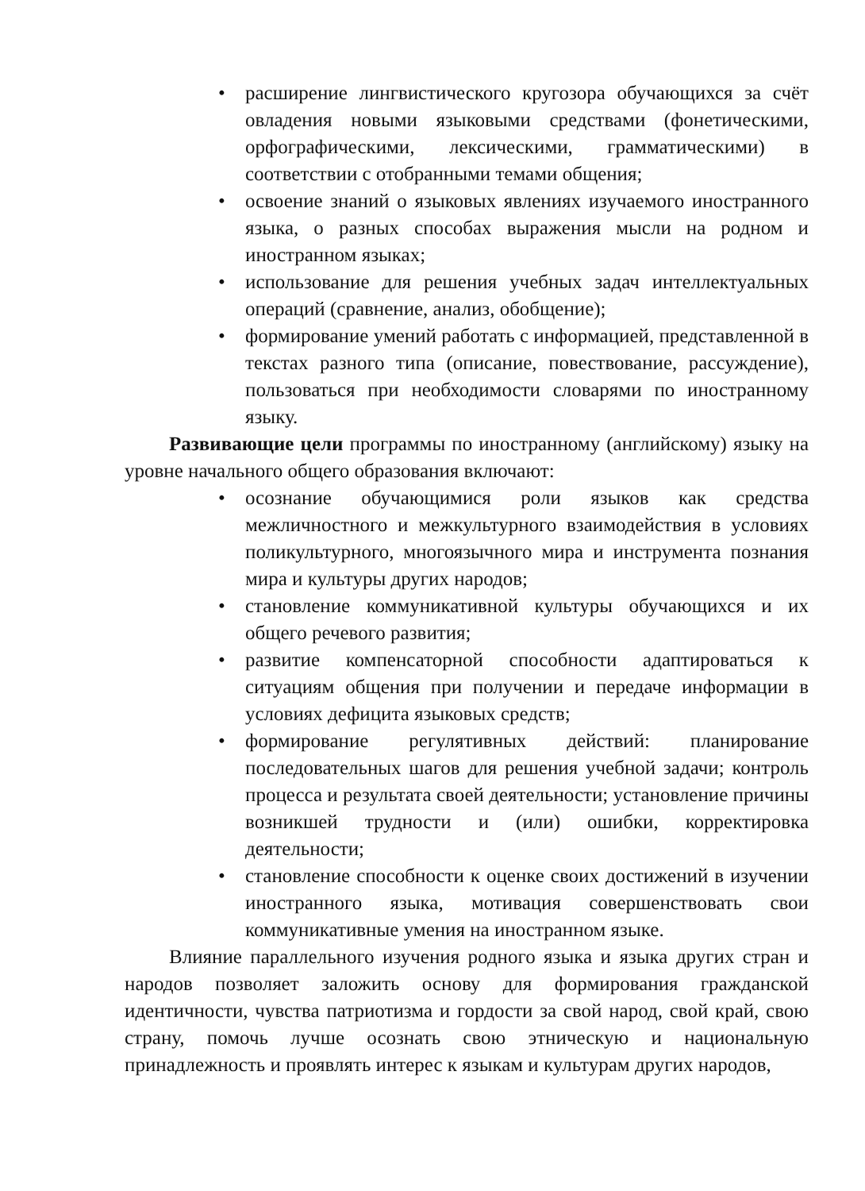• расширение лингвистического кругозора обучающихся за счёт овладения новыми языковыми средствами (фонетическими, орфографическими, лексическими, грамматическими) в соответствии с отобранными темами общения;
• освоение знаний о языковых явлениях изучаемого иностранного языка, о разных способах выражения мысли на родном и иностранном языках;
• использование для решения учебных задач интеллектуальных операций (сравнение, анализ, обобщение);
• формирование умений работать с информацией, представленной в текстах разного типа (описание, повествование, рассуждение), пользоваться при необходимости словарями по иностранному языку.
Развивающие цели программы по иностранному (английскому) языку на уровне начального общего образования включают:
• осознание обучающимися роли языков как средства межличностного и межкультурного взаимодействия в условиях поликультурного, многоязычного мира и инструмента познания мира и культуры других народов;
• становление коммуникативной культуры обучающихся и их общего речевого развития;
• развитие компенсаторной способности адаптироваться к ситуациям общения при получении и передаче информации в условиях дефицита языковых средств;
• формирование регулятивных действий: планирование последовательных шагов для решения учебной задачи; контроль процесса и результата своей деятельности; установление причины возникшей трудности и (или) ошибки, корректировка деятельности;
• становление способности к оценке своих достижений в изучении иностранного языка, мотивация совершенствовать свои коммуникативные умения на иностранном языке.
Влияние параллельного изучения родного языка и языка других стран и народов позволяет заложить основу для формирования гражданской идентичности, чувства патриотизма и гордости за свой народ, свой край, свою страну, помочь лучше осознать свою этническую и национальную принадлежность и проявлять интерес к языкам и культурам других народов,